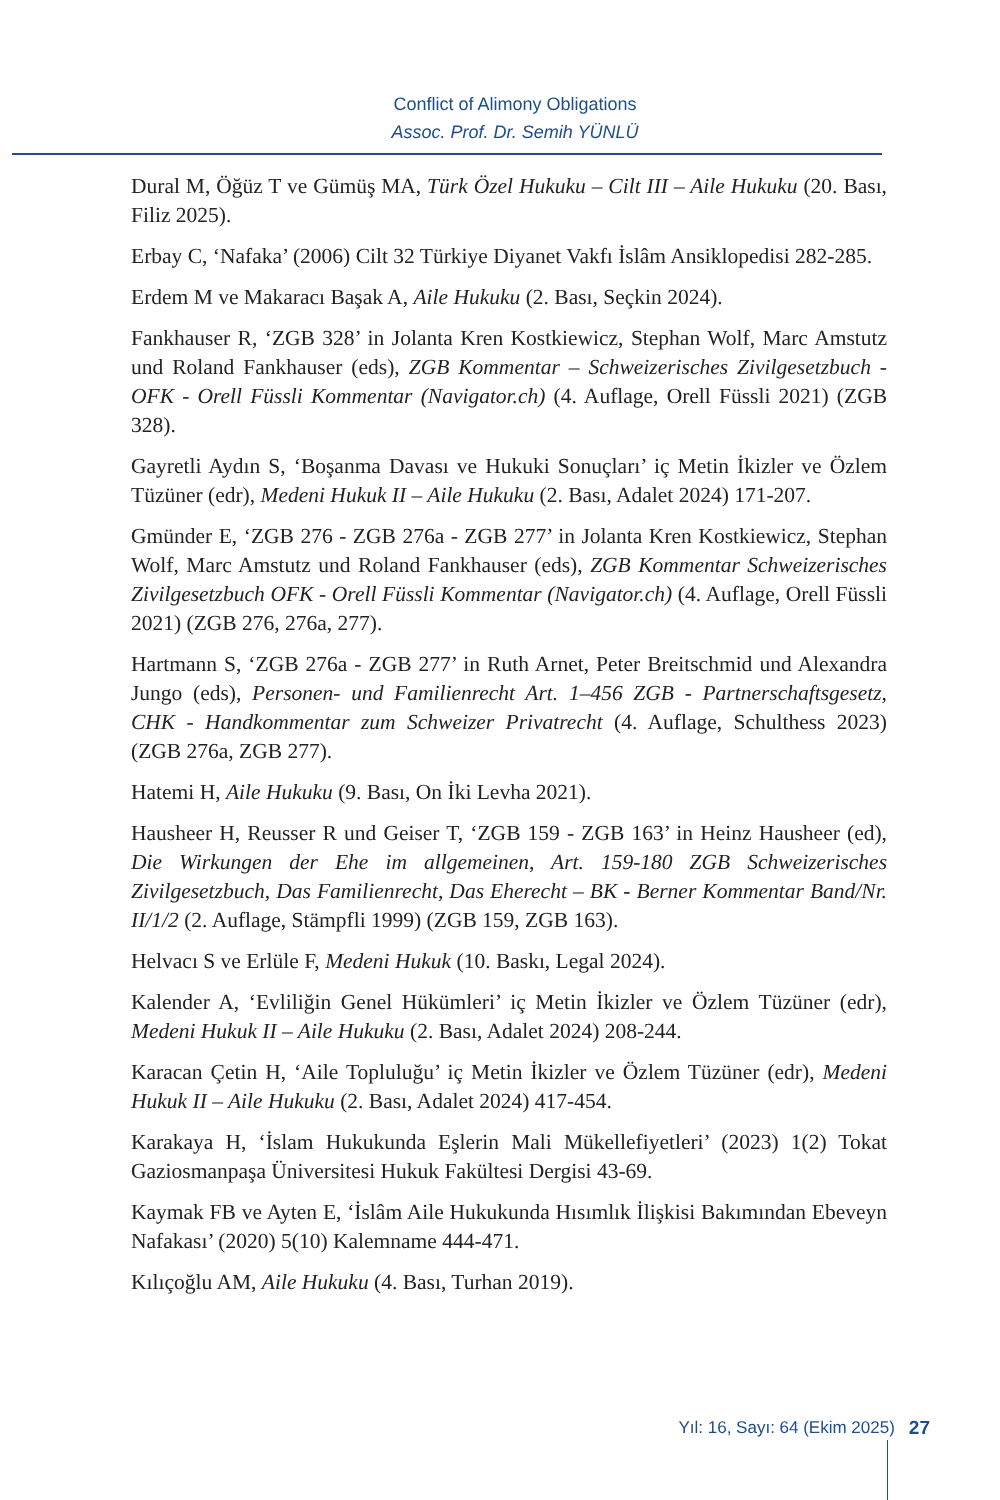Conflict of Alimony Obligations
Assoc. Prof. Dr. Semih YÜNLÜ
Dural M, Öğüz T ve Gümüş MA, Türk Özel Hukuku – Cilt III – Aile Hukuku (20. Bası, Filiz 2025).
Erbay C, ‘Nafaka’ (2006) Cilt 32 Türkiye Diyanet Vakfı İslâm Ansiklopedisi 282-285.
Erdem M ve Makaracı Başak A, Aile Hukuku (2. Bası, Seçkin 2024).
Fankhauser R, ‘ZGB 328’ in Jolanta Kren Kostkiewicz, Stephan Wolf, Marc Amstutz und Roland Fankhauser (eds), ZGB Kommentar – Schweizerisches Zivilgesetzbuch - OFK - Orell Füssli Kommentar (Navigator.ch) (4. Auflage, Orell Füssli 2021) (ZGB 328).
Gayretli Aydın S, ‘Boşanma Davası ve Hukuki Sonuçları’ iç Metin İkizler ve Özlem Tüzüner (edr), Medeni Hukuk II – Aile Hukuku (2. Bası, Adalet 2024) 171-207.
Gmünder E, ‘ZGB 276 - ZGB 276a - ZGB 277’ in Jolanta Kren Kostkiewicz, Stephan Wolf, Marc Amstutz und Roland Fankhauser (eds), ZGB Kommentar Schweizerisches Zivilgesetzbuch OFK - Orell Füssli Kommentar (Navigator.ch) (4. Auflage, Orell Füssli 2021) (ZGB 276, 276a, 277).
Hartmann S, ‘ZGB 276a - ZGB 277’ in Ruth Arnet, Peter Breitschmid und Alexandra Jungo (eds), Personen- und Familienrecht Art. 1–456 ZGB - Partnerschaftsgesetz, CHK - Handkommentar zum Schweizer Privatrecht (4. Auflage, Schulthess 2023) (ZGB 276a, ZGB 277).
Hatemi H, Aile Hukuku (9. Bası, On İki Levha 2021).
Hausheer H, Reusser R und Geiser T, ‘ZGB 159 - ZGB 163’ in Heinz Hausheer (ed), Die Wirkungen der Ehe im allgemeinen, Art. 159-180 ZGB Schweizerisches Zivilgesetzbuch, Das Familienrecht, Das Eherecht – BK - Berner Kommentar Band/Nr. II/1/2 (2. Auflage, Stämpfli 1999) (ZGB 159, ZGB 163).
Helvacı S ve Erlüle F, Medeni Hukuk (10. Baskı, Legal 2024).
Kalender A, ‘Evliliğin Genel Hükümleri’ iç Metin İkizler ve Özlem Tüzüner (edr), Medeni Hukuk II – Aile Hukuku (2. Bası, Adalet 2024) 208-244.
Karacan Çetin H, ‘Aile Topluluğu’ iç Metin İkizler ve Özlem Tüzüner (edr), Medeni Hukuk II – Aile Hukuku (2. Bası, Adalet 2024) 417-454.
Karakaya H, ‘İslam Hukukunda Eşlerin Mali Mükellefiyetleri’ (2023) 1(2) Tokat Gaziosmanpaşa Üniversitesi Hukuk Fakültesi Dergisi 43-69.
Kaymak FB ve Ayten E, ‘İslâm Aile Hukukunda Hısımlık İlişkisi Bakımından Ebeveyn Nafakası’ (2020) 5(10) Kalemname 444-471.
Kılıçoğlu AM, Aile Hukuku (4. Bası, Turhan 2019).
Yıl: 16, Sayı: 64 (Ekim 2025) 27